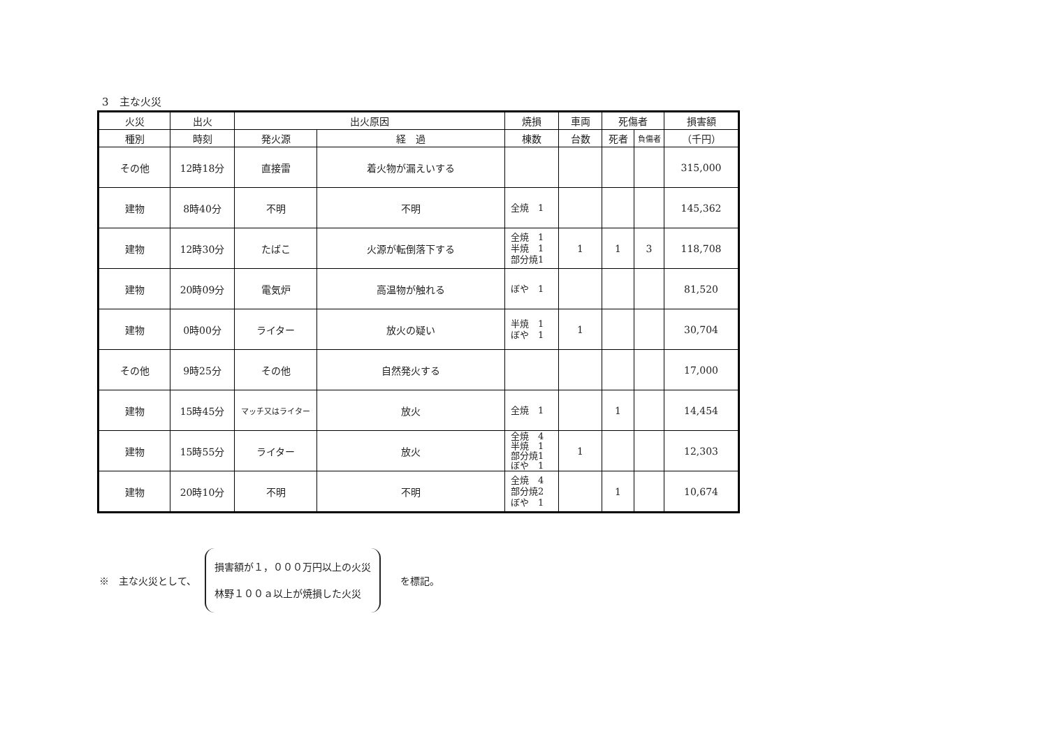3　主な火災
| 火災 | 出火 | 出火原因 | | 焼損 | 車両 | 死傷者 | | 損害額 |
| --- | --- | --- | --- | --- | --- | --- | --- | --- |
| 種別 | 時刻 | 発火源 | 経 過 | 棟数 | 台数 | 死者 | 負傷者 | （千円） |
| その他 | 12時18分 | 直接雷 | 着火物が漏えいする | | | | | 315,000 |
| 建物 | 8時40分 | 不明 | 不明 | 全焼 1 | | | | 145,362 |
| 建物 | 12時30分 | たばこ | 火源が転倒落下する | 全焼 1 半焼 1 部分焼1 | 1 | 1 | 3 | 118,708 |
| 建物 | 20時09分 | 電気炉 | 高温物が触れる | ぼや 1 | | | | 81,520 |
| 建物 | 0時00分 | ライター | 放火の疑い | 半焼 1 ぼや 1 | 1 | | | 30,704 |
| その他 | 9時25分 | その他 | 自然発火する | | | | | 17,000 |
| 建物 | 15時45分 | マッチ又はライター | 放火 | 全焼 1 | | 1 | | 14,454 |
| 建物 | 15時55分 | ライター | 放火 | 全焼 4 半焼 1 部分焼1 ぼや 1 | 1 | | | 12,303 |
| 建物 | 20時10分 | 不明 | 不明 | 全焼 4 部分焼2 ぼや 1 | | 1 | | 10,674 |
※　主な火災として、
損害額が１，０００万円以上の火災
林野１００ａ以上が焼損した火災
を標記。